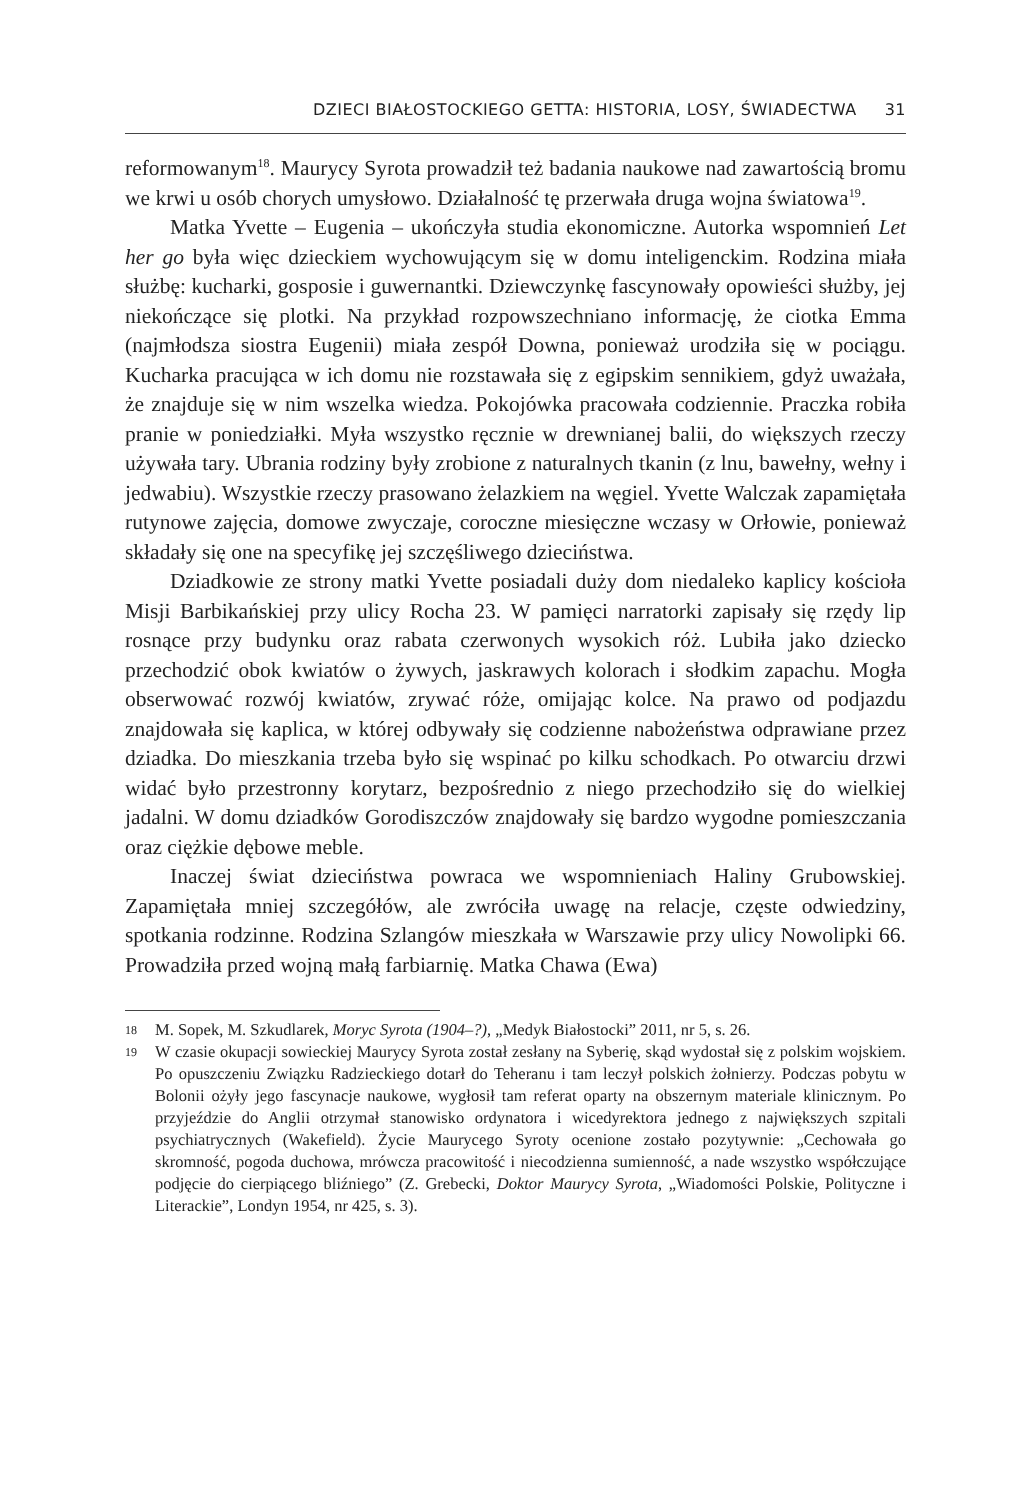DZIECI BIAŁOSTOCKIEGO GETTA: HISTORIA, LOSY, ŚWIADECTWA 31
reformowanym<sup>18</sup>. Maurycy Syrota prowadził też badania naukowe nad zawartością bromu we krwi u osób chorych umysłowo. Działalność tę przerwała druga wojna światowa<sup>19</sup>.
Matka Yvette – Eugenia – ukończyła studia ekonomiczne. Autorka wspomnień Let her go była więc dzieckiem wychowującym się w domu inteligenckim. Rodzina miała służbę: kucharki, gosposie i guwernantki. Dziewczynkę fascynowały opowieści służby, jej niekończące się plotki. Na przykład rozpowszechniano informację, że ciotka Emma (najmłodsza siostra Eugenii) miała zespół Downa, ponieważ urodziła się w pociągu. Kucharka pracująca w ich domu nie rozstawała się z egipskim sennikiem, gdyż uważała, że znajduje się w nim wszelka wiedza. Pokojówka pracowała codziennie. Praczka robiła pranie w poniedziałki. Myła wszystko ręcznie w drewnianej balii, do większych rzeczy używała tary. Ubrania rodziny były zrobione z naturalnych tkanin (z lnu, bawełny, wełny i jedwabiu). Wszystkie rzeczy prasowano żelazkiem na węgiel. Yvette Walczak zapamiętała rutynowe zajęcia, domowe zwyczaje, coroczne miesięczne wczasy w Orłowie, ponieważ składały się one na specyfikę jej szczęśliwego dzieciństwa.
Dziadkowie ze strony matki Yvette posiadali duży dom niedaleko kaplicy kościoła Misji Barbikańskiej przy ulicy Rocha 23. W pamięci narratorki zapisały się rzędy lip rosnące przy budynku oraz rabata czerwonych wysokich róż. Lubiła jako dziecko przechodzić obok kwiatów o żywych, jaskrawych kolorach i słodkim zapachu. Mogła obserwować rozwój kwiatów, zrywać róże, omijając kolce. Na prawo od podjazdu znajdowała się kaplica, w której odbywały się codzienne nabożeństwa odprawiane przez dziadka. Do mieszkania trzeba było się wspinać po kilku schodkach. Po otwarciu drzwi widać było przestronny korytarz, bezpośrednio z niego przechodziło się do wielkiej jadalni. W domu dziadków Gorodiszczów znajdowały się bardzo wygodne pomieszczania oraz ciężkie dębowe meble.
Inaczej świat dzieciństwa powraca we wspomnieniach Haliny Grubowskiej. Zapamiętała mniej szczegółów, ale zwróciła uwagę na relacje, częste odwiedziny, spotkania rodzinne. Rodzina Szlangów mieszkała w Warszawie przy ulicy Nowolipki 66. Prowadziła przed wojną małą farbiarnię. Matka Chawa (Ewa)
18 M. Sopek, M. Szkudlarek, Moryc Syrota (1904–?), „Medyk Białostocki” 2011, nr 5, s. 26.
19 W czasie okupacji sowieckiej Maurycy Syrota został zesłany na Syberię, skąd wydostał się z polskim wojskiem. Po opuszczeniu Związku Radzieckiego dotarł do Teheranu i tam leczył polskich żołnierzy. Podczas pobytu w Bolonii ożyły jego fascynacje naukowe, wygłosił tam referat oparty na obszernym materiale klinicznym. Po przyjeździe do Anglii otrzymał stanowisko ordynatora i wicedyrektora jednego z największych szpitali psychiatrycznych (Wakefield). Życie Maurycego Syroty ocenione zostało pozytywnie: „Cechowała go skromność, pogoda duchowa, mrówcza pracowitość i niecodzienna sumienność, a nade wszystko współczujące podjęcie do cierpiącego bliźniego” (Z. Grebecki, Doktor Maurycy Syrota, „Wiadomości Polskie, Polityczne i Literackie”, Londyn 1954, nr 425, s. 3).